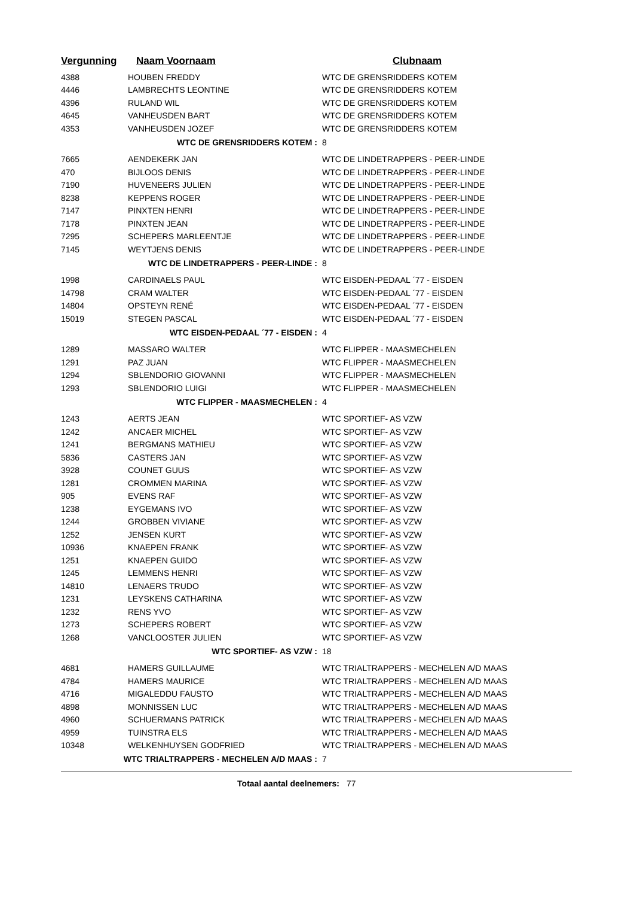| Vergunning | Naam Voornaam | Clubnaam |
| --- | --- | --- |
| 4388 | HOUBEN FREDDY | WTC DE GRENSRIDDERS KOTEM |
| 4446 | LAMBRECHTS LEONTINE | WTC DE GRENSRIDDERS KOTEM |
| 4396 | RULAND WIL | WTC DE GRENSRIDDERS KOTEM |
| 4645 | VANHEUSDEN BART | WTC DE GRENSRIDDERS KOTEM |
| 4353 | VANHEUSDEN JOZEF | WTC DE GRENSRIDDERS KOTEM |
| WTC DE GRENSRIDDERS KOTEM : | | 8 |
| 7665 | AENDEKERK JAN | WTC DE LINDETRAPPERS - PEER-LINDE |
| 470 | BIJLOOS DENIS | WTC DE LINDETRAPPERS - PEER-LINDE |
| 7190 | HUVENEERS JULIEN | WTC DE LINDETRAPPERS - PEER-LINDE |
| 8238 | KEPPENS ROGER | WTC DE LINDETRAPPERS - PEER-LINDE |
| 7147 | PINXTEN HENRI | WTC DE LINDETRAPPERS - PEER-LINDE |
| 7178 | PINXTEN JEAN | WTC DE LINDETRAPPERS - PEER-LINDE |
| 7295 | SCHEPERS MARLEENTJE | WTC DE LINDETRAPPERS - PEER-LINDE |
| 7145 | WEYTJENS DENIS | WTC DE LINDETRAPPERS - PEER-LINDE |
| WTC DE LINDETRAPPERS - PEER-LINDE : | | 8 |
| 1998 | CARDINAELS PAUL | WTC EISDEN-PEDAAL ´77 - EISDEN |
| 14798 | CRAM WALTER | WTC EISDEN-PEDAAL ´77 - EISDEN |
| 14804 | OPSTEYN RENÉ | WTC EISDEN-PEDAAL ´77 - EISDEN |
| 15019 | STEGEN PASCAL | WTC EISDEN-PEDAAL ´77 - EISDEN |
| WTC EISDEN-PEDAAL ´77 - EISDEN : | | 4 |
| 1289 | MASSARO WALTER | WTC FLIPPER - MAASMECHELEN |
| 1291 | PAZ JUAN | WTC FLIPPER - MAASMECHELEN |
| 1294 | SBLENDORIO GIOVANNI | WTC FLIPPER - MAASMECHELEN |
| 1293 | SBLENDORIO LUIGI | WTC FLIPPER - MAASMECHELEN |
| WTC FLIPPER - MAASMECHELEN : | | 4 |
| 1243 | AERTS JEAN | WTC SPORTIEF- AS VZW |
| 1242 | ANCAER MICHEL | WTC SPORTIEF- AS VZW |
| 1241 | BERGMANS MATHIEU | WTC SPORTIEF- AS VZW |
| 5836 | CASTERS JAN | WTC SPORTIEF- AS VZW |
| 3928 | COUNET GUUS | WTC SPORTIEF- AS VZW |
| 1281 | CROMMEN MARINA | WTC SPORTIEF- AS VZW |
| 905 | EVENS RAF | WTC SPORTIEF- AS VZW |
| 1238 | EYGEMANS IVO | WTC SPORTIEF- AS VZW |
| 1244 | GROBBEN VIVIANE | WTC SPORTIEF- AS VZW |
| 1252 | JENSEN KURT | WTC SPORTIEF- AS VZW |
| 10936 | KNAEPEN FRANK | WTC SPORTIEF- AS VZW |
| 1251 | KNAEPEN GUIDO | WTC SPORTIEF- AS VZW |
| 1245 | LEMMENS HENRI | WTC SPORTIEF- AS VZW |
| 14810 | LENAERS TRUDO | WTC SPORTIEF- AS VZW |
| 1231 | LEYSKENS CATHARINA | WTC SPORTIEF- AS VZW |
| 1232 | RENS YVO | WTC SPORTIEF- AS VZW |
| 1273 | SCHEPERS ROBERT | WTC SPORTIEF- AS VZW |
| 1268 | VANCLOOSTER JULIEN | WTC SPORTIEF- AS VZW |
| WTC SPORTIEF- AS VZW : | | 18 |
| 4681 | HAMERS GUILLAUME | WTC TRIALTRAPPERS - MECHELEN A/D MAAS |
| 4784 | HAMERS MAURICE | WTC TRIALTRAPPERS - MECHELEN A/D MAAS |
| 4716 | MIGALEDDU FAUSTO | WTC TRIALTRAPPERS - MECHELEN A/D MAAS |
| 4898 | MONNISSEN LUC | WTC TRIALTRAPPERS - MECHELEN A/D MAAS |
| 4960 | SCHUERMANS PATRICK | WTC TRIALTRAPPERS - MECHELEN A/D MAAS |
| 4959 | TUINSTRA ELS | WTC TRIALTRAPPERS - MECHELEN A/D MAAS |
| 10348 | WELKENHUYSEN GODFRIED | WTC TRIALTRAPPERS - MECHELEN A/D MAAS |
| WTC TRIALTRAPPERS - MECHELEN A/D MAAS : | | 7 |
Totaal aantal deelnemers: 77